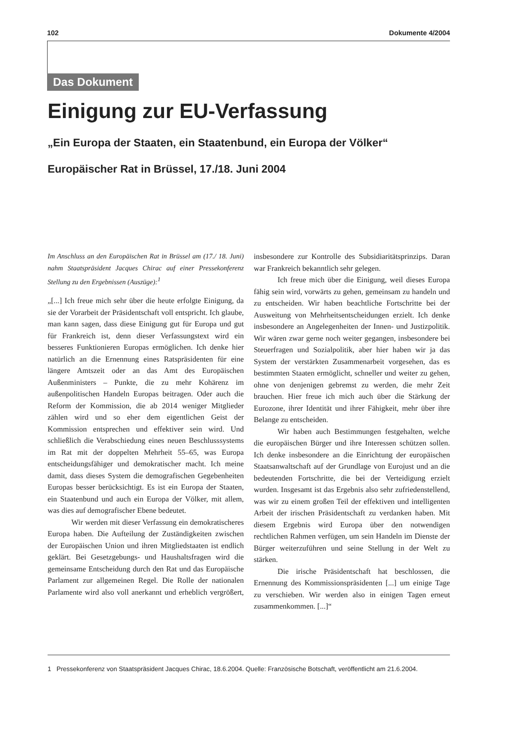102 Dokumente 4/2004
Das Dokument
Einigung zur EU-Verfassung
„Ein Europa der Staaten, ein Staatenbund, ein Europa der Völker“
Europäischer Rat in Brüssel, 17./18. Juni 2004
Im Anschluss an den Europäischen Rat in Brüssel am (17./ 18. Juni) nahm Staatspräsident Jacques Chirac auf einer Pressekonferenz Stellung zu den Ergebnissen (Auszüge):<sup>1</sup>
„[...] Ich freue mich sehr über die heute erfolgte Einigung, da sie der Vorarbeit der Präsidentschaft voll entspricht. Ich glaube, man kann sagen, dass diese Einigung gut für Europa und gut für Frankreich ist, denn dieser Verfassungstext wird ein besseres Funktionieren Europas ermöglichen. Ich denke hier natürlich an die Ernennung eines Ratspräsidenten für eine längere Amtszeit oder an das Amt des Europäischen Außenministers – Punkte, die zu mehr Kohärenz im außenpolitischen Handeln Europas beitragen. Oder auch die Reform der Kommission, die ab 2014 weniger Mitglieder zählen wird und so eher dem eigentlichen Geist der Kommission entsprechen und effektiver sein wird. Und schließlich die Verabschiedung eines neuen Beschlusssystems im Rat mit der doppelten Mehrheit 55–65, was Europa entscheidungsfähiger und demokratischer macht. Ich meine damit, dass dieses System die demografischen Gegebenheiten Europas besser berücksichtigt. Es ist ein Europa der Staaten, ein Staatenbund und auch ein Europa der Völker, mit allem, was dies auf demografischer Ebene bedeutet.
Wir werden mit dieser Verfassung ein demokratischeres Europa haben. Die Aufteilung der Zuständigkeiten zwischen der Europäischen Union und ihren Mitgliedstaaten ist endlich geklärt. Bei Gesetzgebungs- und Haushaltsfragen wird die gemeinsame Entscheidung durch den Rat und das Europäische Parlament zur allgemeinen Regel. Die Rolle der nationalen Parlamente wird also voll anerkannt und erheblich vergrößert, insbesondere zur Kontrolle des Subsidiaritätsprinzips. Daran war Frankreich bekanntlich sehr gelegen.
Ich freue mich über die Einigung, weil dieses Europa fähig sein wird, vorwärts zu gehen, gemeinsam zu handeln und zu entscheiden. Wir haben beachtliche Fortschritte bei der Ausweitung von Mehrheitsentscheidungen erzielt. Ich denke insbesondere an Angelegenheiten der Innen- und Justizpolitik. Wir wären zwar gerne noch weiter gegangen, insbesondere bei Steuerfragen und Sozialpolitik, aber hier haben wir ja das System der verstärkten Zusammenarbeit vorgesehen, das es bestimmten Staaten ermöglicht, schneller und weiter zu gehen, ohne von denjenigen gebremst zu werden, die mehr Zeit brauchen. Hier freue ich mich auch über die Stärkung der Eurozone, ihrer Identität und ihrer Fähigkeit, mehr über ihre Belange zu entscheiden.
Wir haben auch Bestimmungen festgehalten, welche die europäischen Bürger und ihre Interessen schützen sollen. Ich denke insbesondere an die Einrichtung der europäischen Staatsanwaltschaft auf der Grundlage von Eurojust und an die bedeutenden Fortschritte, die bei der Verteidigung erzielt wurden. Insgesamt ist das Ergebnis also sehr zufriedenstellend, was wir zu einem großen Teil der effektiven und intelligenten Arbeit der irischen Präsidentschaft zu verdanken haben. Mit diesem Ergebnis wird Europa über den notwendigen rechtlichen Rahmen verfügen, um sein Handeln im Dienste der Bürger weiterzuführen und seine Stellung in der Welt zu stärken.
Die irische Präsidentschaft hat beschlossen, die Ernennung des Kommissionspräsidenten [...] um einige Tage zu verschieben. Wir werden also in einigen Tagen erneut zusammenkommen. [...]“
1 Pressekonferenz von Staatspräsident Jacques Chirac, 18.6.2004. Quelle: Französische Botschaft, veröffentlicht am 21.6.2004.